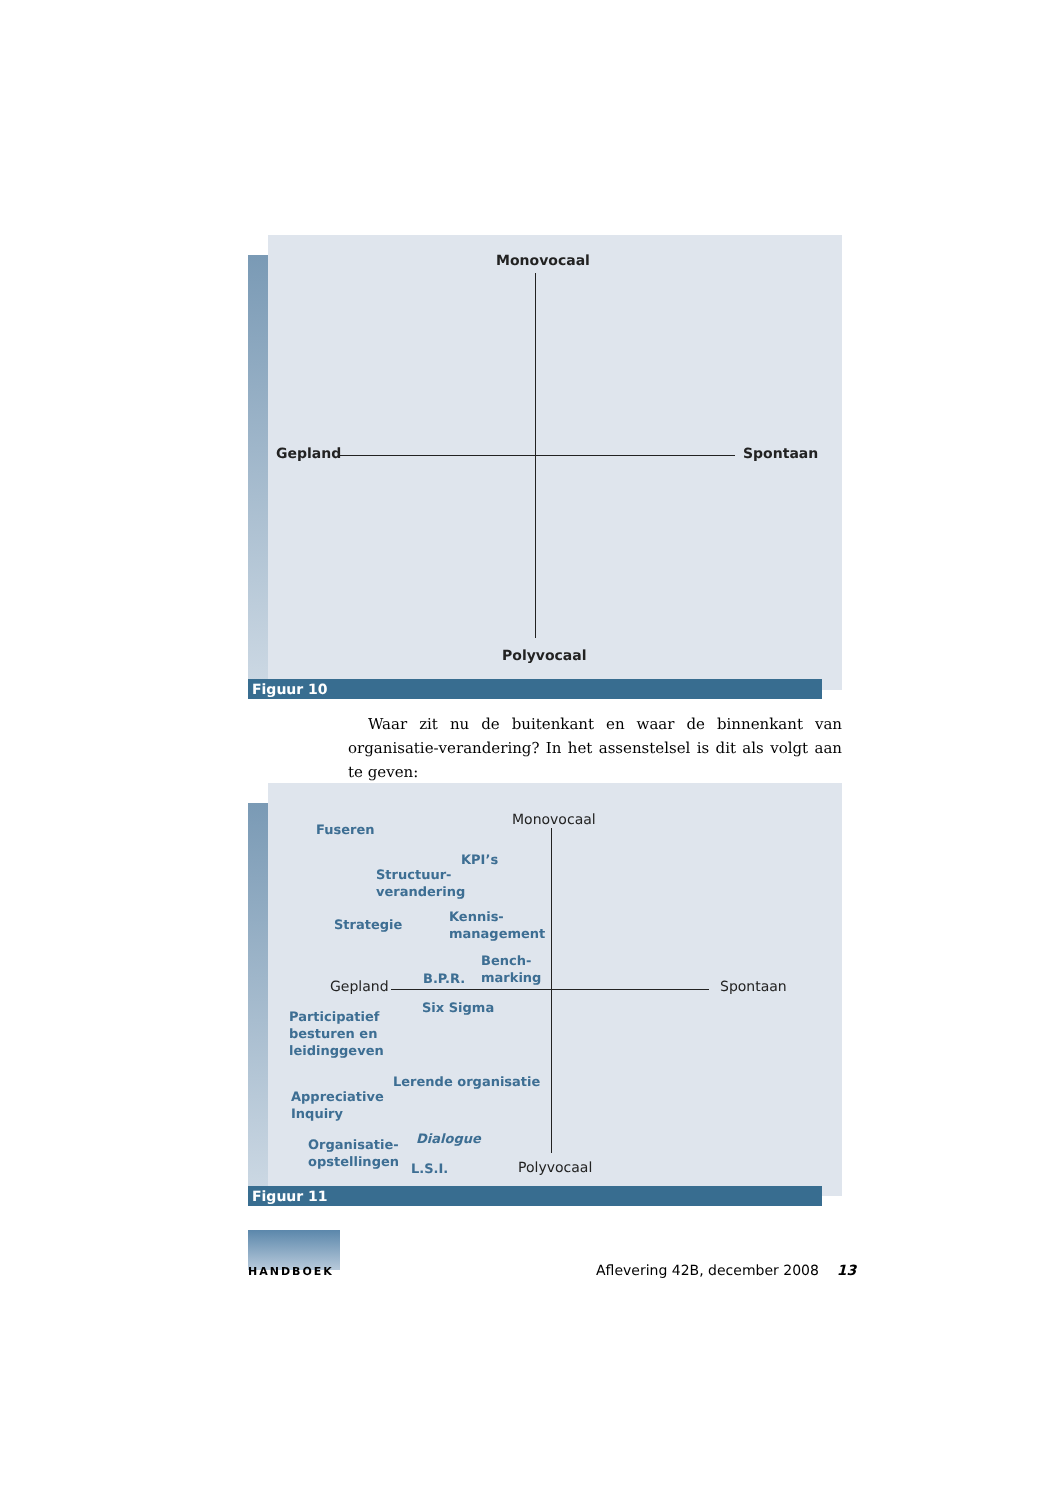Monovocaal
Gepland Spontaan
Polyvocaal
Figuur 10
Waar zit nu de buitenkant en waar de binnenkant van organisatie-verandering? In het assenstelsel is dit als volgt aan te geven:
Monovocaal
Fuseren
KPI’s
Structuur-
verandering
Strategie
Kennis-
management
Bench-
marking
B.P.R.
Gepland Spontaan
Six Sigma
Participatief
besturen en
leidinggeven
Lerende organisatie
Appreciative
Inquiry
Dialogue
Organisatie-
opstellingen
L.S.I. Polyvocaal
Figuur 11
HANDBOEK
Aflevering 42B, december 2008 13